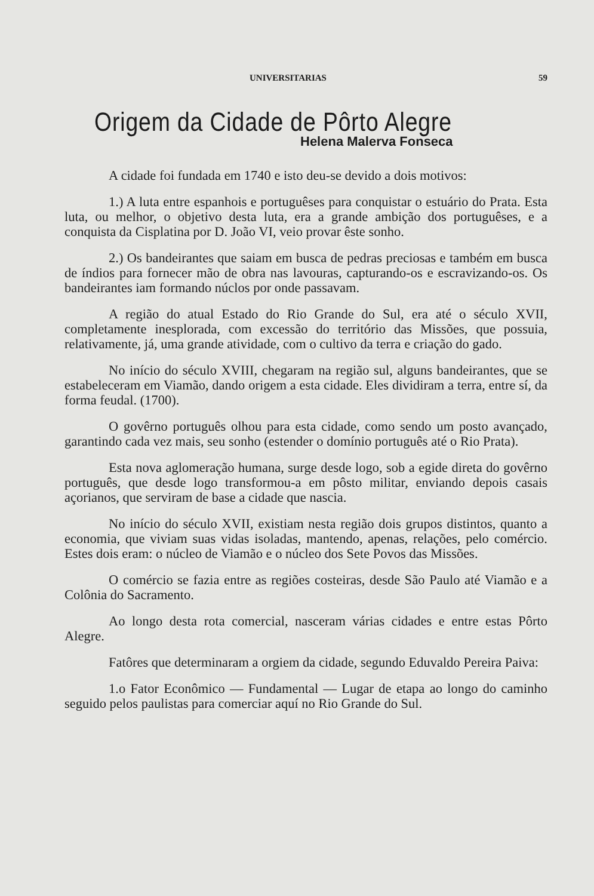UNIVERSITARIAS 59
Origem da Cidade de Pôrto Alegre
Helena Malerva Fonseca
A cidade foi fundada em 1740 e isto deu-se devido a dois motivos:
1.) A luta entre espanhois e portuguêses para conquistar o estuário do Prata. Esta luta, ou melhor, o objetivo desta luta, era a grande ambição dos portuguêses, e a conquista da Cisplatina por D. João VI, veio provar êste sonho.
2.) Os bandeirantes que saiam em busca de pedras preciosas e também em busca de índios para fornecer mão de obra nas lavouras, capturando-os e escravizando-os. Os bandeirantes iam formando núclos por onde passavam.
A região do atual Estado do Rio Grande do Sul, era até o século XVII, completamente inesplorada, com excessão do território das Missões, que possuia, relativamente, já, uma grande atividade, com o cultivo da terra e criação do gado.
No início do século XVIII, chegaram na região sul, alguns bandeirantes, que se estabeleceram em Viamão, dando origem a esta cidade. Eles dividiram a terra, entre sí, da forma feudal. (1700).
O govêrno português olhou para esta cidade, como sendo um posto avançado, garantindo cada vez mais, seu sonho (estender o domínio português até o Rio Prata).
Esta nova aglomeração humana, surge desde logo, sob a egide direta do govêrno português, que desde logo transformou-a em pôsto militar, enviando depois casais açorianos, que serviram de base a cidade que nascia.
No início do século XVII, existiam nesta região dois grupos distintos, quanto a economia, que viviam suas vidas isoladas, mantendo, apenas, relações, pelo comércio. Estes dois eram: o núcleo de Viamão e o núcleo dos Sete Povos das Missões.
O comércio se fazia entre as regiões costeiras, desde São Paulo até Viamão e a Colônia do Sacramento.
Ao longo desta rota comercial, nasceram várias cidades e entre estas Pôrto Alegre.
Fatôres que determinaram a orgiem da cidade, segundo Eduvaldo Pereira Paiva:
1.o Fator Econômico — Fundamental — Lugar de etapa ao longo do caminho seguido pelos paulistas para comerciar aquí no Rio Grande do Sul.